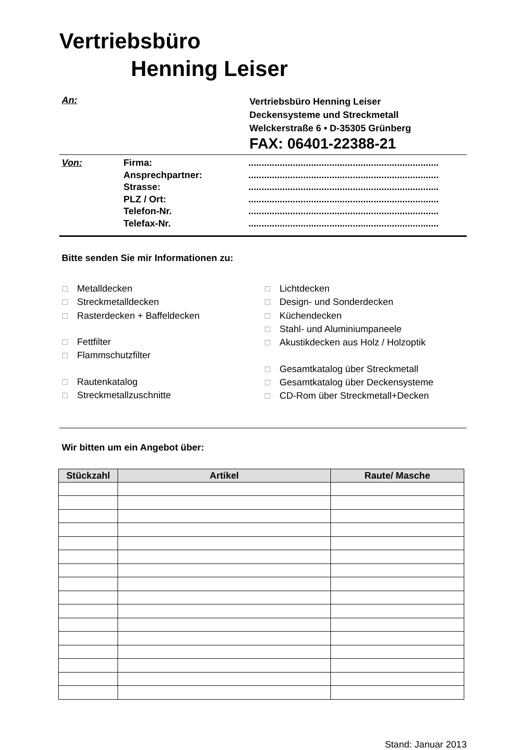Vertriebsbüro
Henning Leiser
An:
Vertriebsbüro Henning Leiser
Deckensysteme und Streckmetall
Welckerstraße 6 • D-35305 Grünberg
FAX: 06401-22388-21
Von: Firma:
Ansprechpartner:
Strasse:
PLZ / Ort:
Telefon-Nr.
Telefax-Nr.
.........................................................................
.........................................................................
.........................................................................
.........................................................................
.........................................................................
.........................................................................
Bitte senden Sie mir Informationen zu:
☐ Metalldecken
☐ Streckmetalldecken
☐ Rasterdecken + Baffeldecken
☐ Fettfilter
☐ Flammschutzfilter
☐ Rautenkatalog
☐ Streckmetallzuschnitte
☐ Lichtdecken
☐ Design- und Sonderdecken
☐ Küchendecken
☐ Stahl- und Aluminiumpaneele
☐ Akustikdecken aus Holz / Holzoptik
☐ Gesamtkatalog über Streckmetall
☐ Gesamtkatalog über Deckensysteme
☐ CD-Rom über Streckmetall+Decken
Wir bitten um ein Angebot über:
| Stückzahl | Artikel | Raute/ Masche |
| --- | --- | --- |
Stand: Januar 2013